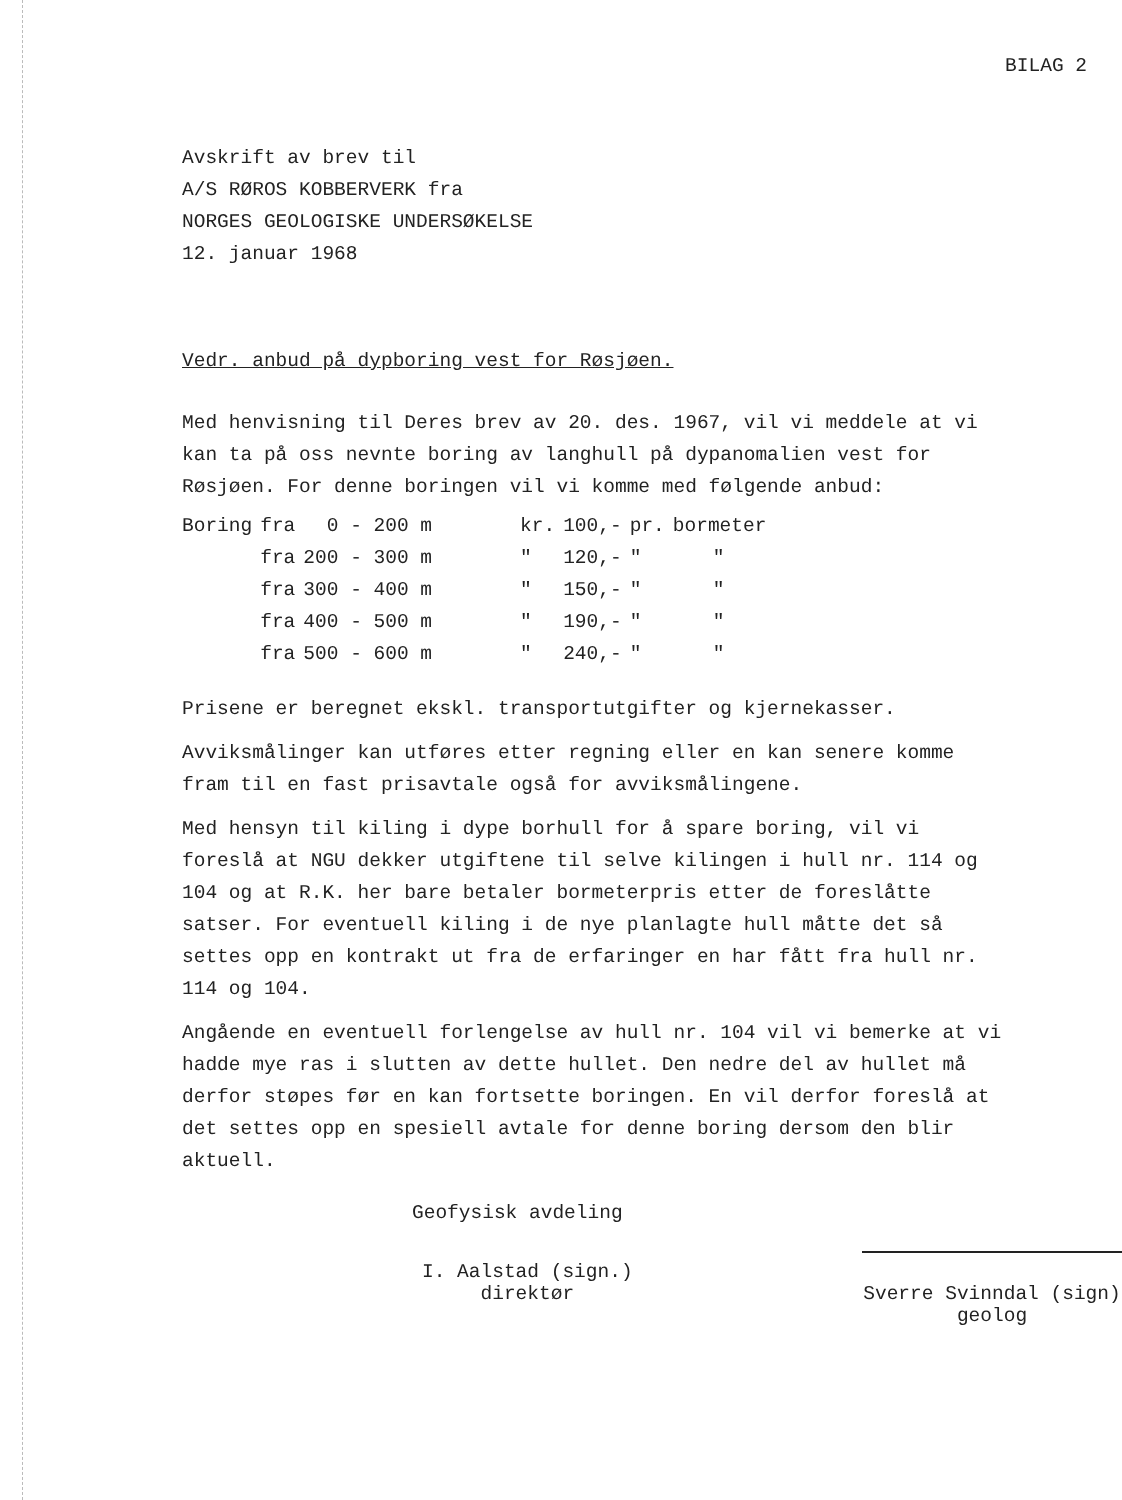BILAG 2
Avskrift av brev til
A/S RØROS KOBBERVERK fra
NORGES GEOLOGISKE UNDERSØKELSE
12. januar 1968
Vedr. anbud på dypboring vest for Røsjøen.
Med henvisning til Deres brev av 20. des. 1967, vil vi meddele at vi kan ta på oss nevnte boring av langhull på dypanomalien vest for Røsjøen. For denne boringen vil vi komme med følgende anbud:
| Boring | fra | 0 - 200 m | kr. | 100,- | pr. | bormeter |
| | fra | 200 - 300 m | " | 120,- | " | " |
| | fra | 300 - 400 m | " | 150,- | " | " |
| | fra | 400 - 500 m | " | 190,- | " | " |
| | fra | 500 - 600 m | " | 240,- | " | " |
Prisene er beregnet ekskl. transportutgifter og kjernekasser.
Avviksmålinger kan utføres etter regning eller en kan senere komme fram til en fast prisavtale også for avviksmålingene.
Med hensyn til kiling i dype borhull for å spare boring, vil vi foreslå at NGU dekker utgiftene til selve kilingen i hull nr. 114 og 104 og at R.K. her bare betaler bormeterpris etter de foreslåtte satser. For eventuell kiling i de nye planlagte hull måtte det så settes opp en kontrakt ut fra de erfaringer en har fått fra hull nr. 114 og 104.
Angående en eventuell forlengelse av hull nr. 104 vil vi bemerke at vi hadde mye ras i slutten av dette hullet. Den nedre del av hullet må derfor støpes før en kan fortsette boringen. En vil derfor foreslå at det settes opp en spesiell avtale for denne boring dersom den blir aktuell.
Geofysisk avdeling
I. Aalstad (sign.)
direktør
Sverre Svinndal (sign)
geolog